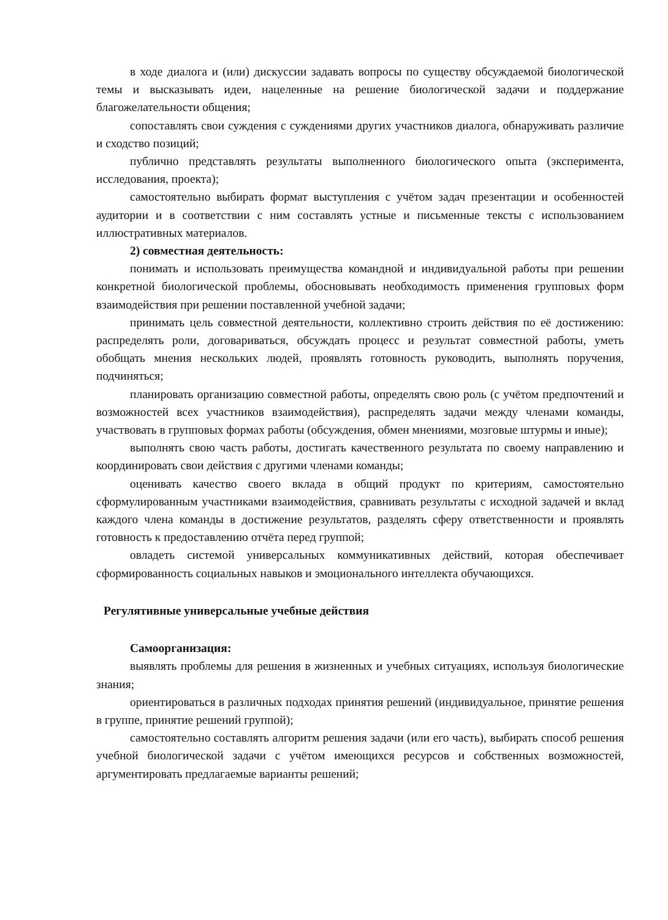в ходе диалога и (или) дискуссии задавать вопросы по существу обсуждаемой биологической темы и высказывать идеи, нацеленные на решение биологической задачи и поддержание благожелательности общения;
сопоставлять свои суждения с суждениями других участников диалога, обнаруживать различие и сходство позиций;
публично представлять результаты выполненного биологического опыта (эксперимента, исследования, проекта);
самостоятельно выбирать формат выступления с учётом задач презентации и особенностей аудитории и в соответствии с ним составлять устные и письменные тексты с использованием иллюстративных материалов.
2) совместная деятельность:
понимать и использовать преимущества командной и индивидуальной работы при решении конкретной биологической проблемы, обосновывать необходимость применения групповых форм взаимодействия при решении поставленной учебной задачи;
принимать цель совместной деятельности, коллективно строить действия по её достижению: распределять роли, договариваться, обсуждать процесс и результат совместной работы, уметь обобщать мнения нескольких людей, проявлять готовность руководить, выполнять поручения, подчиняться;
планировать организацию совместной работы, определять свою роль (с учётом предпочтений и возможностей всех участников взаимодействия), распределять задачи между членами команды, участвовать в групповых формах работы (обсуждения, обмен мнениями, мозговые штурмы и иные);
выполнять свою часть работы, достигать качественного результата по своему направлению и координировать свои действия с другими членами команды;
оценивать качество своего вклада в общий продукт по критериям, самостоятельно сформулированным участниками взаимодействия, сравнивать результаты с исходной задачей и вклад каждого члена команды в достижение результатов, разделять сферу ответственности и проявлять готовность к предоставлению отчёта перед группой;
овладеть системой универсальных коммуникативных действий, которая обеспечивает сформированность социальных навыков и эмоционального интеллекта обучающихся.
Регулятивные универсальные учебные действия
Самоорганизация:
выявлять проблемы для решения в жизненных и учебных ситуациях, используя биологические знания;
ориентироваться в различных подходах принятия решений (индивидуальное, принятие решения в группе, принятие решений группой);
самостоятельно составлять алгоритм решения задачи (или его часть), выбирать способ решения учебной биологической задачи с учётом имеющихся ресурсов и собственных возможностей, аргументировать предлагаемые варианты решений;